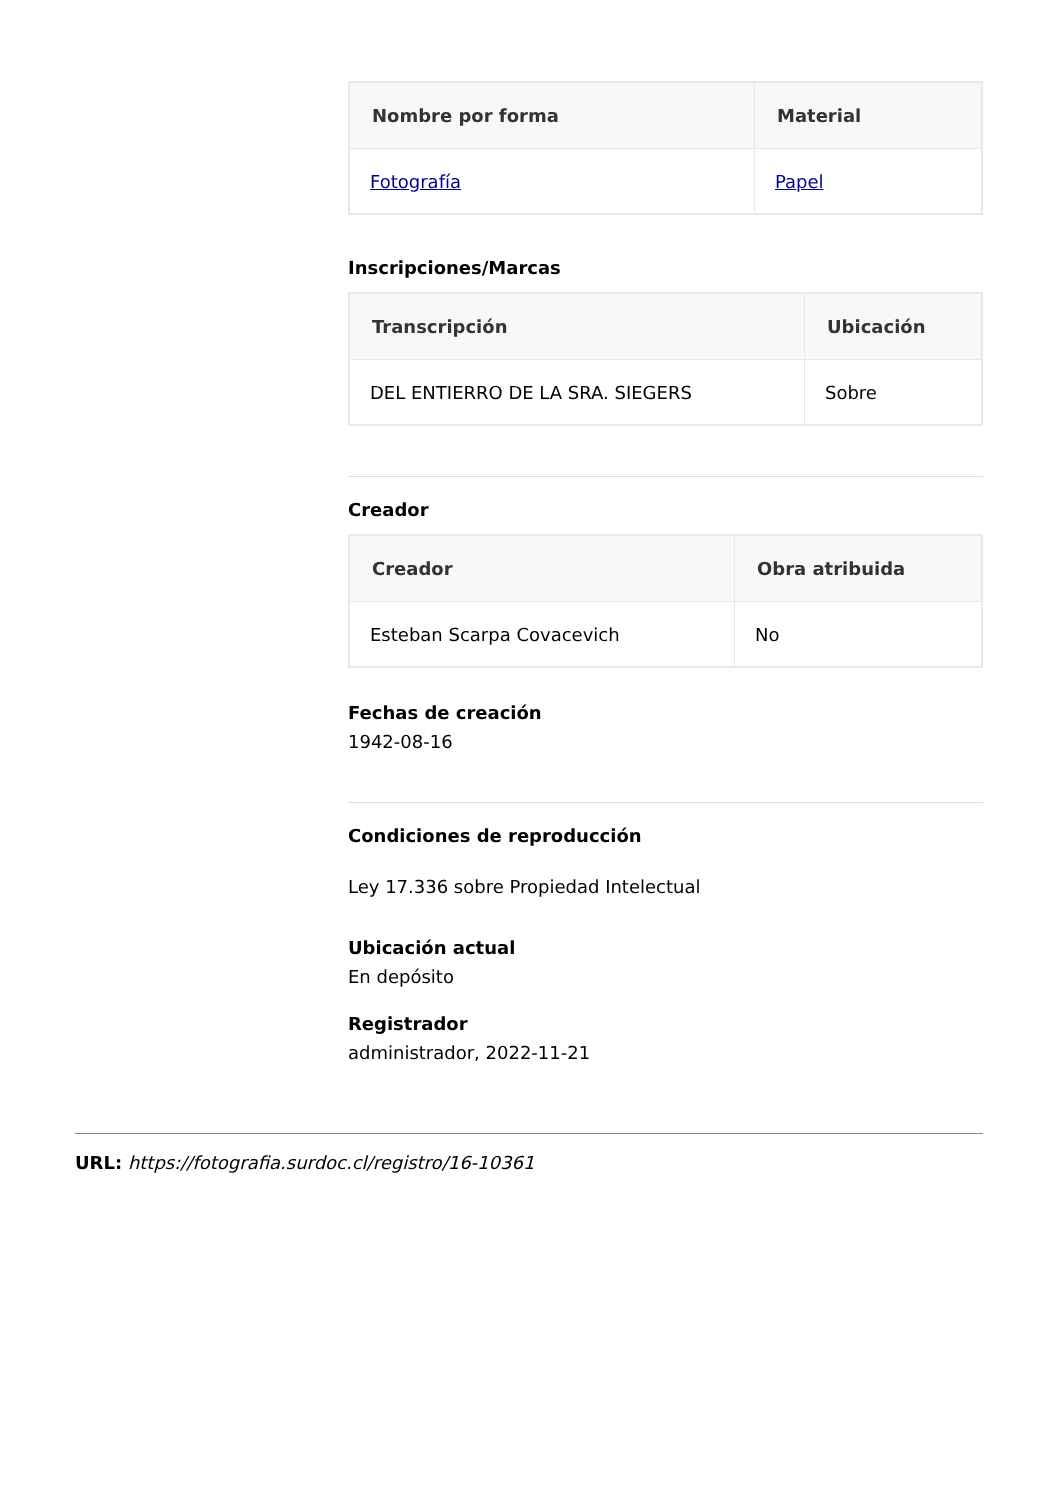| Nombre por forma | Material |
| --- | --- |
| Fotografía | Papel |
Inscripciones/Marcas
| Transcripción | Ubicación |
| --- | --- |
| DEL ENTIERRO DE LA SRA. SIEGERS | Sobre |
Creador
| Creador | Obra atribuida |
| --- | --- |
| Esteban Scarpa Covacevich | No |
Fechas de creación
1942-08-16
Condiciones de reproducción
Ley 17.336 sobre Propiedad Intelectual
Ubicación actual
En depósito
Registrador
administrador, 2022-11-21
URL: https://fotografia.surdoc.cl/registro/16-10361